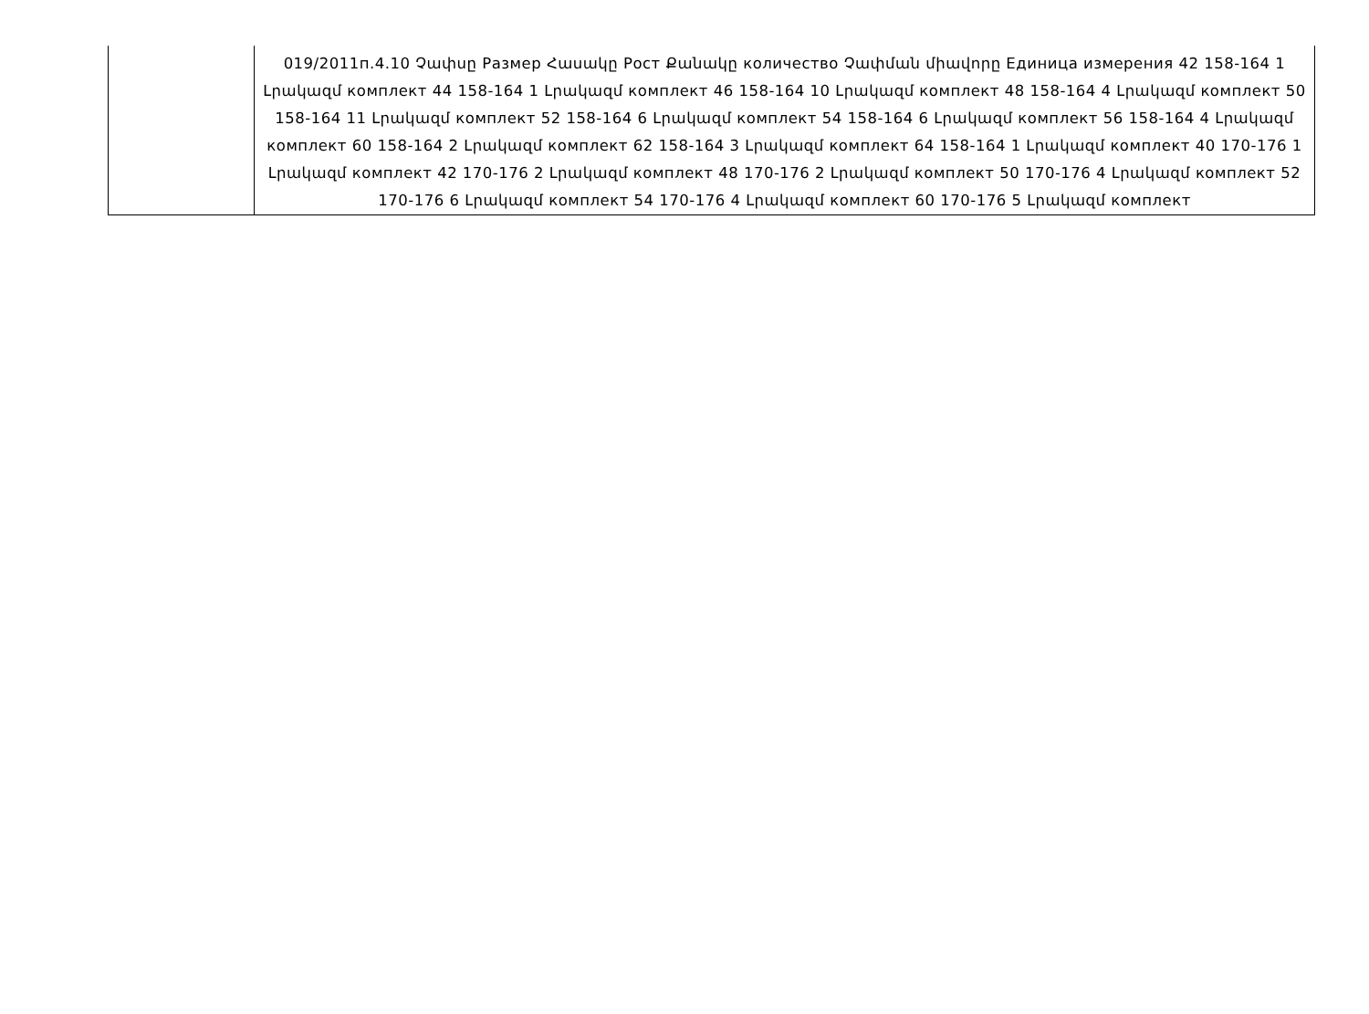| | 019/2011п.4.10 Չափսը Размер Հասակը Рост Քանակը количество Չափման միավորը Единица измерения 42 158-164 1 Լրակազմ комплект 44 158-164 1 Լրակազմ комплект 46 158-164 10 Լրակազմ комплект 48 158-164 4 Լրակազմ комплект 50 158-164 11 Լրակազմ комплект 52 158-164 6 Լրակազմ комплект 54 158-164 6 Լրակազմ комплект 56 158-164 4 Լրակազմ комплект 60 158-164 2 Լրակազմ комплект 62 158-164 3 Լրակազմ комплект 64 158-164 1 Լրակազմ комплект 40 170-176 1 Լրակազմ комплект 42 170-176 2 Լրակազմ комплект 48 170-176 2 Լրակազմ комплект 50 170-176 4 Լրակազմ комплект 52 170-176 6 Լրակազմ комплект 54 170-176 4 Լրակազմ комплект 60 170-176 5 Լրակազմ комплект |